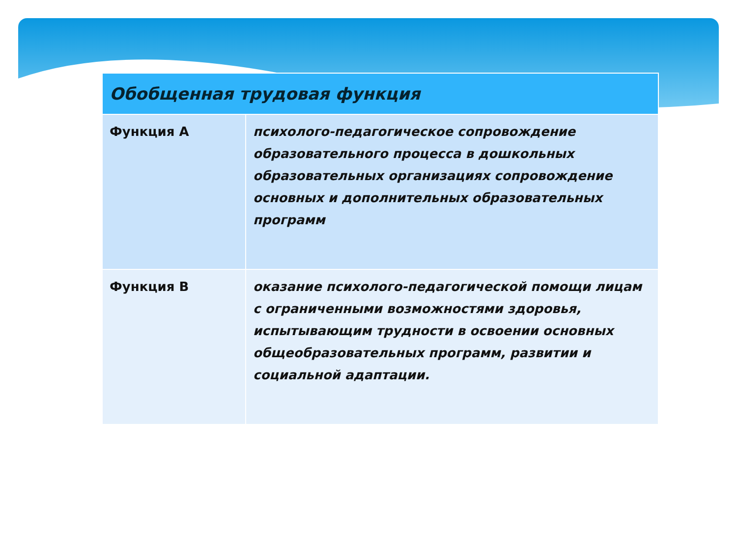| Обобщенная трудовая функция | |
| --- | --- |
| Функция А | психолого-педагогическое сопровождение образовательного процесса в дошкольных образовательных организациях сопровождение основных и дополнительных образовательных программ |
| Функция В | оказание психолого-педагогической помощи лицам с ограниченными возможностями здоровья, испытывающим трудности в освоении основных общеобразовательных программ, развитии и социальной адаптации. |